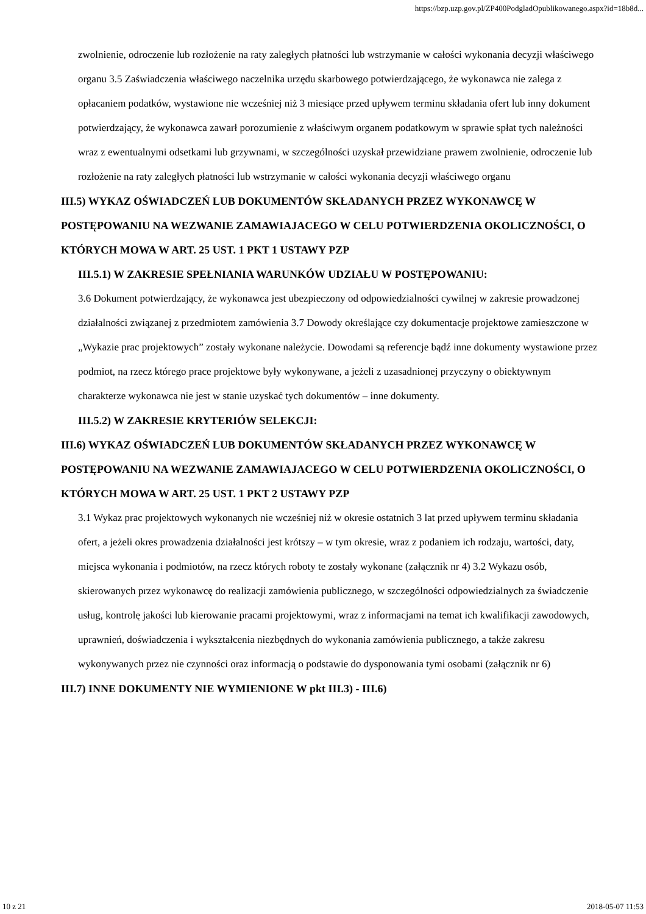https://bzp.uzp.gov.pl/ZP400PodgladOpublikowanego.aspx?id=18b8d...
zwolnienie, odroczenie lub rozłożenie na raty zaległych płatności lub wstrzymanie w całości wykonania decyzji właściwego organu 3.5 Zaświadczenia właściwego naczelnika urzędu skarbowego potwierdzającego, że wykonawca nie zalega z opłacaniem podatków, wystawione nie wcześniej niż 3 miesiące przed upływem terminu składania ofert lub inny dokument potwierdzający, że wykonawca zawarł porozumienie z właściwym organem podatkowym w sprawie spłat tych należności wraz z ewentualnymi odsetkami lub grzywnami, w szczególności uzyskał przewidziane prawem zwolnienie, odroczenie lub rozłożenie na raty zaległych płatności lub wstrzymanie w całości wykonania decyzji właściwego organu
III.5) WYKAZ OŚWIADCZEŃ LUB DOKUMENTÓW SKŁADANYCH PRZEZ WYKONAWCĘ W POSTĘPOWANIU NA WEZWANIE ZAMAWIAJACEGO W CELU POTWIERDZENIA OKOLICZNOŚCI, O KTÓRYCH MOWA W ART. 25 UST. 1 PKT 1 USTAWY PZP
III.5.1) W ZAKRESIE SPEŁNIANIA WARUNKÓW UDZIAŁU W POSTĘPOWANIU:
3.6 Dokument potwierdzający, że wykonawca jest ubezpieczony od odpowiedzialności cywilnej w zakresie prowadzonej działalności związanej z przedmiotem zamówienia 3.7 Dowody określające czy dokumentacje projektowe zamieszczone w „Wykazie prac projektowych” zostały wykonane należycie. Dowodami są referencje bądź inne dokumenty wystawione przez podmiot, na rzecz którego prace projektowe były wykonywane, a jeżeli z uzasadnionej przyczyny o obiektywnym charakterze wykonawca nie jest w stanie uzyskać tych dokumentów – inne dokumenty.
III.5.2) W ZAKRESIE KRYTERIÓW SELEKCJI:
III.6) WYKAZ OŚWIADCZEŃ LUB DOKUMENTÓW SKŁADANYCH PRZEZ WYKONAWCĘ W POSTĘPOWANIU NA WEZWANIE ZAMAWIAJACEGO W CELU POTWIERDZENIA OKOLICZNOŚCI, O KTÓRYCH MOWA W ART. 25 UST. 1 PKT 2 USTAWY PZP
3.1 Wykaz prac projektowych wykonanych nie wcześniej niż w okresie ostatnich 3 lat przed upływem terminu składania ofert, a jeżeli okres prowadzenia działalności jest krótszy – w tym okresie, wraz z podaniem ich rodzaju, wartości, daty, miejsca wykonania i podmiotów, na rzecz których roboty te zostały wykonane (załącznik nr 4) 3.2 Wykazu osób, skierowanych przez wykonawcę do realizacji zamówienia publicznego, w szczególności odpowiedzialnych za świadczenie usług, kontrolę jakości lub kierowanie pracami projektowymi, wraz z informacjami na temat ich kwalifikacji zawodowych, uprawnień, doświadczenia i wykształcenia niezbędnych do wykonania zamówienia publicznego, a także zakresu wykonywanych przez nie czynności oraz informacją o podstawie do dysponowania tymi osobami (załącznik nr 6)
III.7) INNE DOKUMENTY NIE WYMIENIONE W pkt III.3) - III.6)
10 z 21 2018-05-07 11:53